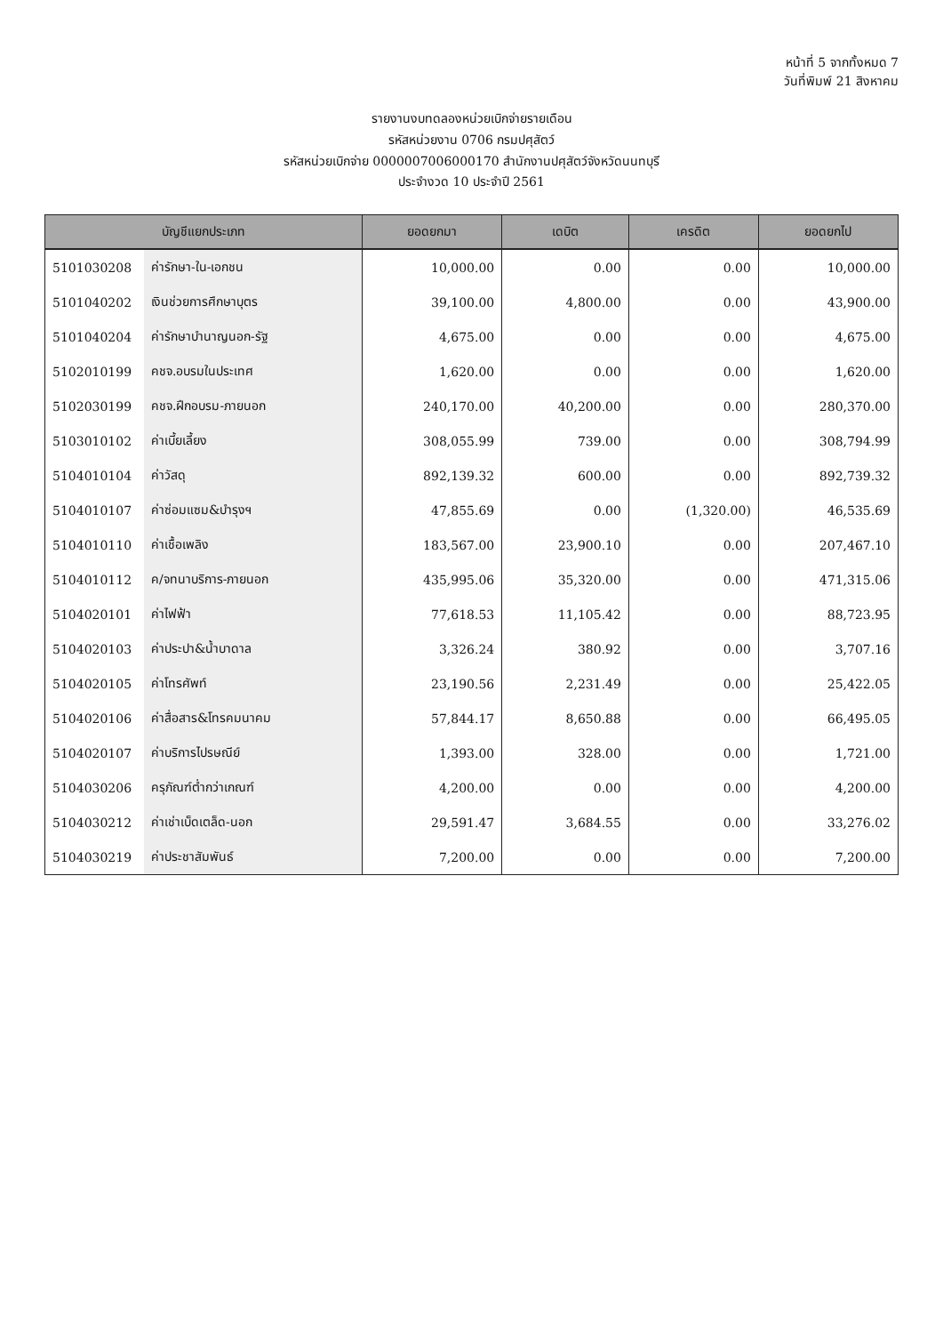หน้าที่ 5 จากทั้งหมด 7
วันที่พิมพ์ 21 สิงหาคม
รายงานงบทดลองหน่วยเบิกจ่ายรายเดือน
รหัสหน่วยงาน 0706 กรมปศุสัตว์
รหัสหน่วยเบิกจ่าย 0000007006000170 สำนักงานปศุสัตว์จังหวัดนนทบุรี
ประจำงวด 10 ประจำปี 2561
| บัญชีแยกประเภท | | ยอดยกมา | เดบิต | เครดิต | ยอดยกไป |
| --- | --- | --- | --- | --- | --- |
| 5101030208 | ค่ารักษา-ใน-เอกชน | 10,000.00 | 0.00 | 0.00 | 10,000.00 |
| 5101040202 | เงินช่วยการศึกษาบุตร | 39,100.00 | 4,800.00 | 0.00 | 43,900.00 |
| 5101040204 | ค่ารักษาบำนาญนอก-รัฐ | 4,675.00 | 0.00 | 0.00 | 4,675.00 |
| 5102010199 | คชจ.อบรมในประเทศ | 1,620.00 | 0.00 | 0.00 | 1,620.00 |
| 5102030199 | คชจ.ฝึกอบรม-ภายนอก | 240,170.00 | 40,200.00 | 0.00 | 280,370.00 |
| 5103010102 | ค่าเบี้ยเลี้ยง | 308,055.99 | 739.00 | 0.00 | 308,794.99 |
| 5104010104 | ค่าวัสดุ | 892,139.32 | 600.00 | 0.00 | 892,739.32 |
| 5104010107 | ค่าซ่อมแซม&บำรุงฯ | 47,855.69 | 0.00 | (1,320.00) | 46,535.69 |
| 5104010110 | ค่าเชื้อเพลิง | 183,567.00 | 23,900.10 | 0.00 | 207,467.10 |
| 5104010112 | ค/จทนาบริการ-ภายนอก | 435,995.06 | 35,320.00 | 0.00 | 471,315.06 |
| 5104020101 | ค่าไฟฟ้า | 77,618.53 | 11,105.42 | 0.00 | 88,723.95 |
| 5104020103 | ค่าประปา&น้ำบาดาล | 3,326.24 | 380.92 | 0.00 | 3,707.16 |
| 5104020105 | ค่าโทรศัพท์ | 23,190.56 | 2,231.49 | 0.00 | 25,422.05 |
| 5104020106 | ค่าสื่อสาร&โทรคมนาคม | 57,844.17 | 8,650.88 | 0.00 | 66,495.05 |
| 5104020107 | ค่าบริการไปรษณีย์ | 1,393.00 | 328.00 | 0.00 | 1,721.00 |
| 5104030206 | ครุภัณฑ์ต่ำกว่าเกณฑ์ | 4,200.00 | 0.00 | 0.00 | 4,200.00 |
| 5104030212 | ค่าเช่าเบ็ดเตล็ด-นอก | 29,591.47 | 3,684.55 | 0.00 | 33,276.02 |
| 5104030219 | ค่าประชาสัมพันธ์ | 7,200.00 | 0.00 | 0.00 | 7,200.00 |